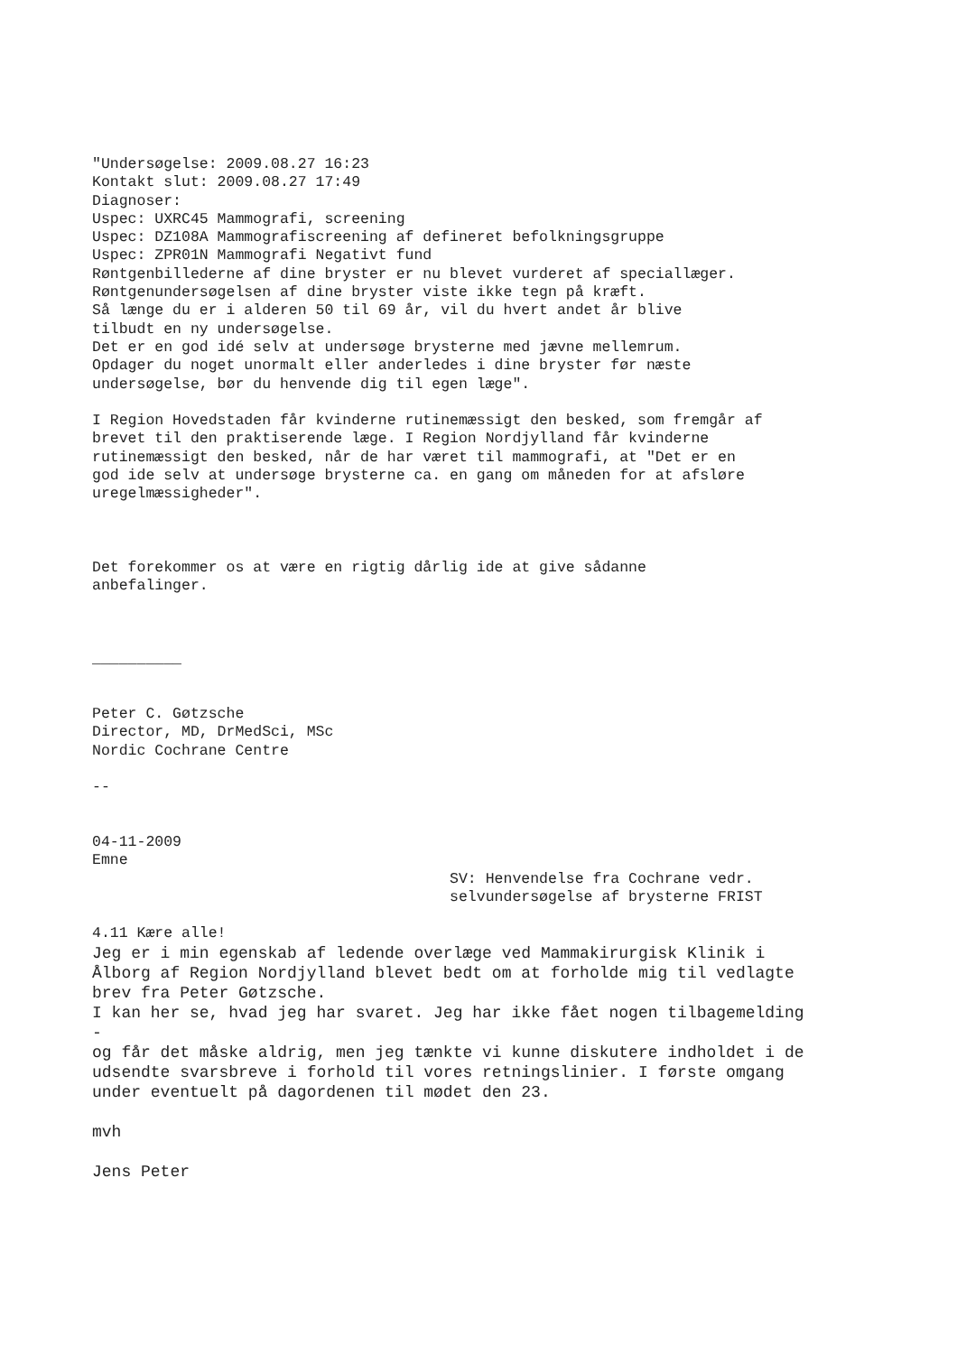"Undersøgelse: 2009.08.27 16:23
Kontakt slut: 2009.08.27 17:49
Diagnoser:
Uspec: UXRC45 Mammografi, screening
Uspec: DZ108A Mammografiscreening af defineret befolkningsgruppe
Uspec: ZPR01N Mammografi Negativt fund
Røntgenbillederne af dine bryster er nu blevet vurderet af speciallæger.
Røntgenundersøgelsen af dine bryster viste ikke tegn på kræft.
Så længe du er i alderen 50 til 69 år, vil du hvert andet år blive
tilbudt en ny undersøgelse.
Det er en god idé selv at undersøge brysterne med jævne mellemrum.
Opdager du noget unormalt eller anderledes i dine bryster før næste
undersøgelse, bør du henvende dig til egen læge".

I Region Hovedstaden får kvinderne rutinemæssigt den besked, som fremgår af
brevet til den praktiserende læge. I Region Nordjylland får kvinderne
rutinemæssigt den besked, når de har været til mammografi, at "Det er en
god ide selv at undersøge brysterne ca. en gang om måneden for at afsløre
uregelmæssigheder".



Det forekommer os at være en rigtig dårlig ide at give sådanne
anbefalinger.



__________


Peter C. Gøtzsche
Director, MD, DrMedSci, MSc
Nordic Cochrane Centre

--


04-11-2009
Emne
                                        SV: Henvendelse fra Cochrane vedr.
                                        selvundersøgelse af brysterne FRIST

4.11 Kære alle!
Jeg er i min egenskab af ledende overlæge ved Mammakirurgisk Klinik i
Ålborg af Region Nordjylland blevet bedt om at forholde mig til vedlagte
brev fra Peter Gøtzsche.
I kan her se, hvad jeg har svaret. Jeg har ikke fået nogen tilbagemelding
-
og får det måske aldrig, men jeg tænkte vi kunne diskutere indholdet i de
udsendte svarsbreve i forhold til vores retningslinier. I første omgang
under eventuelt på dagordenen til mødet den 23.

mvh

Jens Peter